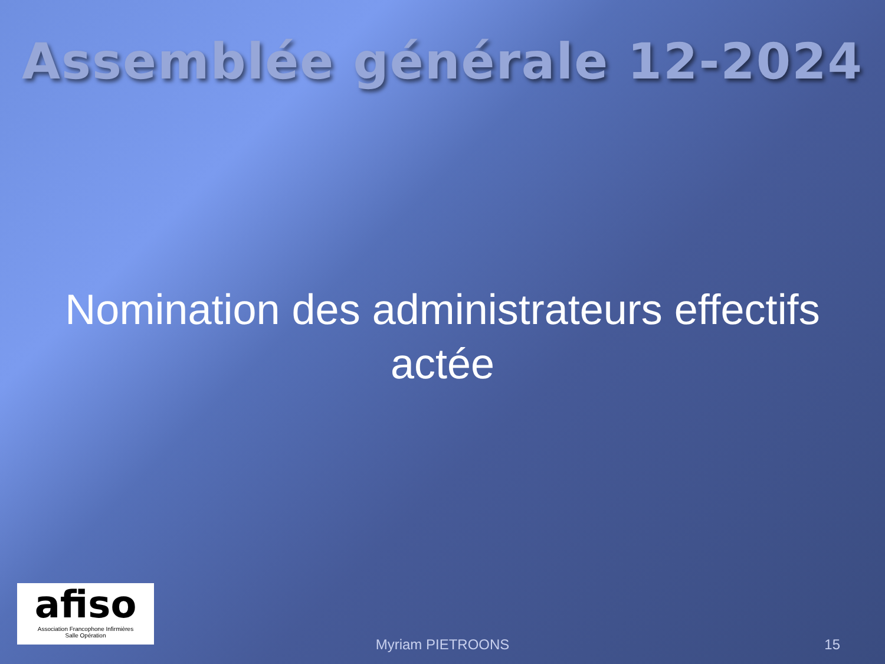Assemblée générale 12-2024
Nomination des administrateurs effectifs
actée
afiso
Association Francophone Infirmières
Salle Opération
Myriam PIETROONS 15